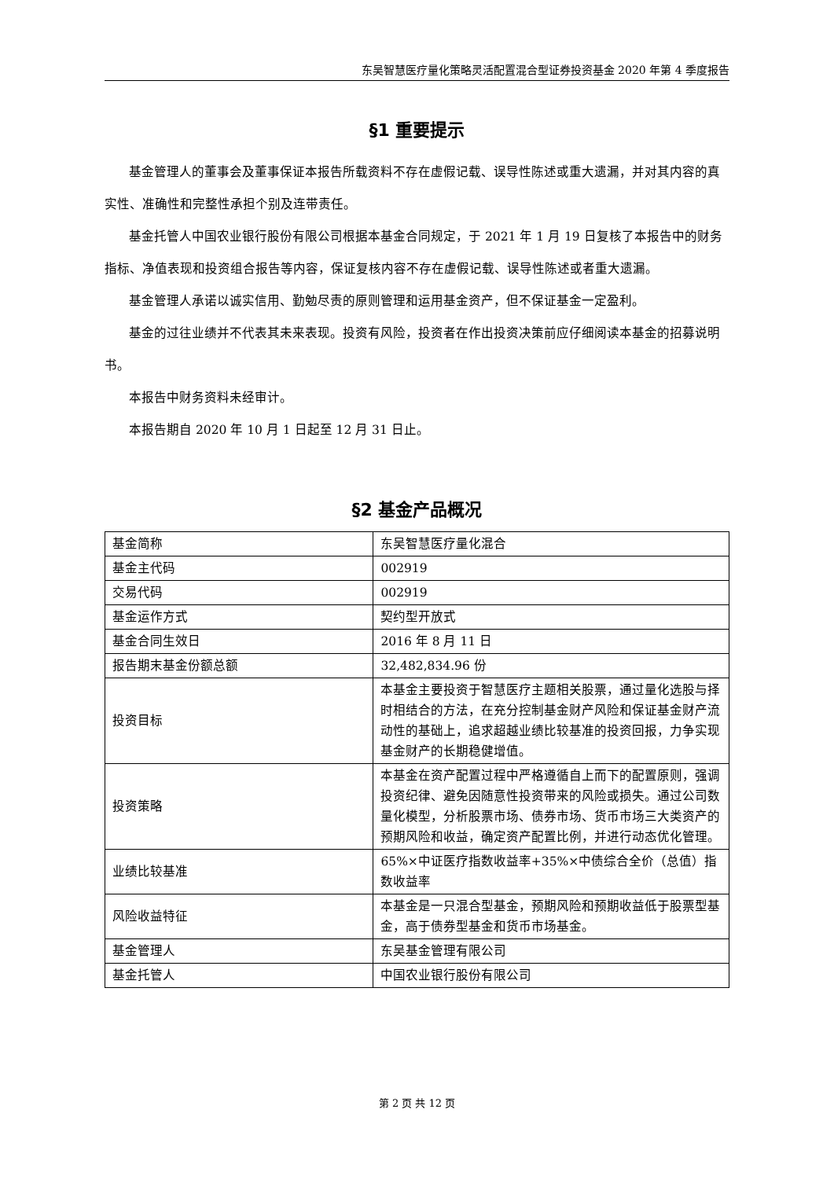东吴智慧医疗量化策略灵活配置混合型证券投资基金 2020 年第 4 季度报告
§1 重要提示
基金管理人的董事会及董事保证本报告所载资料不存在虚假记载、误导性陈述或重大遗漏，并对其内容的真实性、准确性和完整性承担个别及连带责任。
基金托管人中国农业银行股份有限公司根据本基金合同规定，于 2021 年 1 月 19 日复核了本报告中的财务指标、净值表现和投资组合报告等内容，保证复核内容不存在虚假记载、误导性陈述或者重大遗漏。
基金管理人承诺以诚实信用、勤勉尽责的原则管理和运用基金资产，但不保证基金一定盈利。
基金的过往业绩并不代表其未来表现。投资有风险，投资者在作出投资决策前应仔细阅读本基金的招募说明书。
本报告中财务资料未经审计。
本报告期自 2020 年 10 月 1 日起至 12 月 31 日止。
§2 基金产品概况
| 基金简称 | 东吴智慧医疗量化混合 |
| 基金主代码 | 002919 |
| 交易代码 | 002919 |
| 基金运作方式 | 契约型开放式 |
| 基金合同生效日 | 2016 年 8 月 11 日 |
| 报告期末基金份额总额 | 32,482,834.96 份 |
| 投资目标 | 本基金主要投资于智慧医疗主题相关股票，通过量化选股与择时相结合的方法，在充分控制基金财产风险和保证基金财产流动性的基础上，追求超越业绩比较基准的投资回报，力争实现基金财产的长期稳健增值。 |
| 投资策略 | 本基金在资产配置过程中严格遵循自上而下的配置原则，强调投资纪律、避免因随意性投资带来的风险或损失。通过公司数量化模型，分析股票市场、债券市场、货币市场三大类资产的预期风险和收益，确定资产配置比例，并进行动态优化管理。 |
| 业绩比较基准 | 65%×中证医疗指数收益率+35%×中债综合全价（总值）指数收益率 |
| 风险收益特征 | 本基金是一只混合型基金，预期风险和预期收益低于股票型基金，高于债券型基金和货币市场基金。 |
| 基金管理人 | 东吴基金管理有限公司 |
| 基金托管人 | 中国农业银行股份有限公司 |
第 2 页 共 12 页